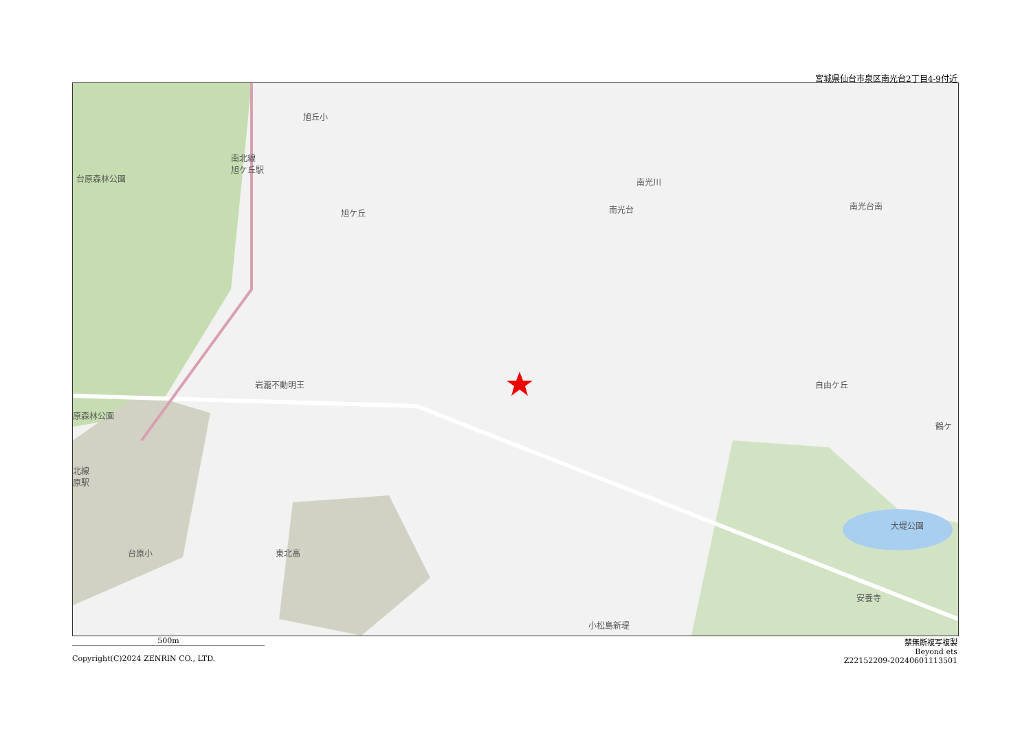宮城県仙台市泉区南光台2丁目4-9付近
旭丘小
南北線
旭ケ丘駅
台原森林公園
旭ケ丘
南光川
南光台 南光台南
岩瀧不動明王
原森林公園
自由ケ丘
鶴ケ
北線
原駅
大堤公園
台原小 東北高
安養寺
小松島新堤
500m 禁無断複写複製
Beyond ets
Z22152209-20240601113501
Copyright(C)2024 ZENRIN CO., LTD.